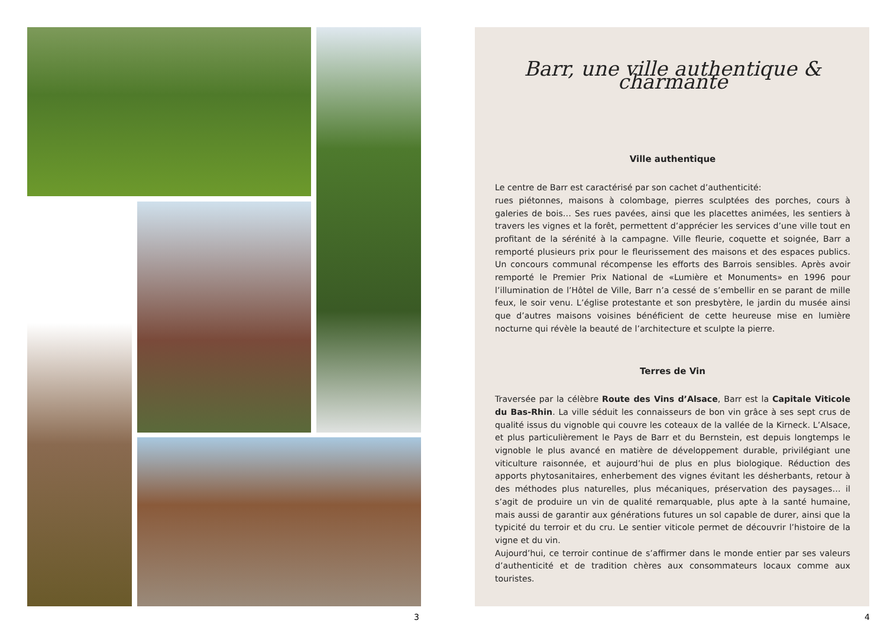3
Barr, une ville authentique & charmante
Ville authentique
Le centre de Barr est caractérisé par son cachet d’authenticité:
rues piétonnes, maisons à colombage, pierres sculptées des porches, cours à galeries de bois… Ses rues pavées, ainsi que les placettes animées, les sentiers à travers les vignes et la forêt, permettent d’apprécier les services d’une ville tout en profitant de la sérénité à la campagne. Ville fleurie, coquette et soignée, Barr a remporté plusieurs prix pour le fleurissement des maisons et des espaces publics. Un concours communal récompense les efforts des Barrois sensibles. Après avoir remporté le Premier Prix National de «Lumière et Monuments» en 1996 pour l’illumination de l’Hôtel de Ville, Barr n’a cessé de s’embellir en se parant de mille feux, le soir venu. L’église protestante et son presbytère, le jardin du musée ainsi que d’autres maisons voisines bénéficient de cette heureuse mise en lumière nocturne qui révèle la beauté de l’architecture et sculpte la pierre.
Terres de Vin
Traversée par la célèbre Route des Vins d’Alsace, Barr est la Capitale Viticole du Bas-Rhin. La ville séduit les connaisseurs de bon vin grâce à ses sept crus de qualité issus du vignoble qui couvre les coteaux de la vallée de la Kirneck. L’Alsace, et plus particulièrement le Pays de Barr et du Bernstein, est depuis longtemps le vignoble le plus avancé en matière de développement durable, privilégiant une viticulture raisonnée, et aujourd’hui de plus en plus biologique. Réduction des apports phytosanitaires, enherbement des vignes évitant les désherbants, retour à des méthodes plus naturelles, plus mécaniques, préservation des paysages… il s’agit de produire un vin de qualité remarquable, plus apte à la santé humaine, mais aussi de garantir aux générations futures un sol capable de durer, ainsi que la typicité du terroir et du cru. Le sentier viticole permet de découvrir l’histoire de la vigne et du vin.
Aujourd’hui, ce terroir continue de s’affirmer dans le monde entier par ses valeurs d’authenticité et de tradition chères aux consommateurs locaux comme aux touristes.
4